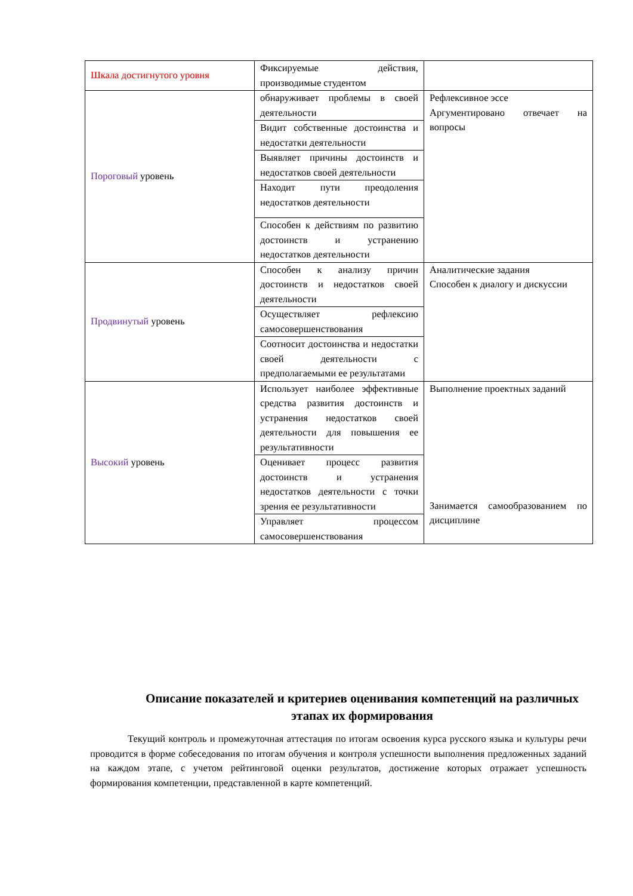| Шкала достигнутого уровня | Фиксируемые действия, производимые студентом | |
| Пороговый уровень | обнаруживает проблемы в своей деятельности | Рефлексивное эссе Аргументировано отвечает на вопросы |
| | Видит собственные достоинства и недостатки деятельности | |
| | Выявляет причины достоинств и недостатков своей деятельности | |
| | Находит пути преодоления недостатков деятельности | |
| | Способен к действиям по развитию достоинств и устранению недостатков деятельности | |
| Продвинутый уровень | Способен к анализу причин достоинств и недостатков своей деятельности | Аналитические задания Способен к диалогу и дискуссии |
| | Осуществляет рефлексию самосовершенствования | |
| | Соотносит достоинства и недостатки своей деятельности с предполагаемыми ее результатами | |
| Высокий уровень | Использует наиболее эффективные средства развития достоинств и устранения недостатков своей деятельности для повышения ее результативности | Выполнение проектных заданий Занимается самообразованием по дисциплине |
| | Оценивает процесс развития достоинств и устранения недостатков деятельности с точки зрения ее результативности | |
| | Управляет процессом самосовершенствования | |
Описание показателей и критериев оценивания компетенций на различных этапах их формирования
Текущий контроль и промежуточная аттестация по итогам освоения курса русского языка и культуры речи проводится в форме собеседования по итогам обучения и контроля успешности выполнения предложенных заданий на каждом этапе, с учетом рейтинговой оценки результатов, достижение которых отражает успешность формирования компетенции, представленной в карте компетенций.